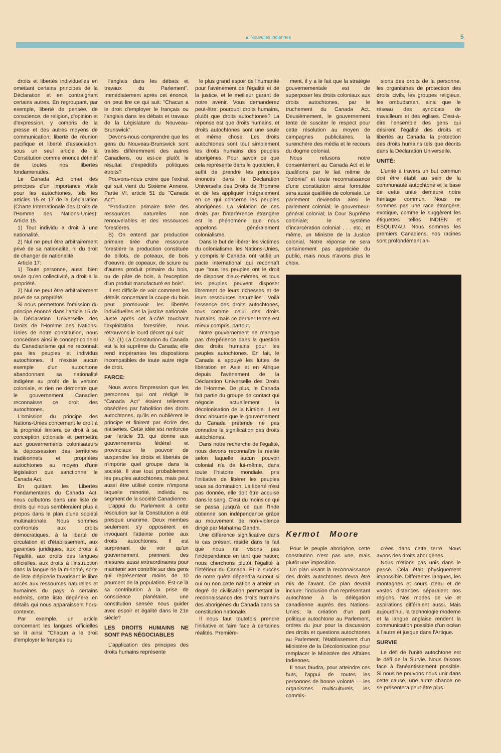▲ Nouvelles indiennes 5
droits et libertés individuelles en omettant certains principes de la Déclaration et en contraignant certains autres. En regroupant, par exemple, liberté de pensée, de conscience, de religion, d'opinion et d'expression, y compris de la presse et des autres moyens de communication; liberté de réunion pacifique et liberté d'association, sous un seul article de la Constitution comme énoncé définitif de toutes nos libertés fondamentales.
Le Canada Act omet des principes d'un importance vitale pour les autochtones, tels les articles 15 et 17 de la Déclaration (Charte Internationale des Droits de l'Homme des Nations-Unies): Article 15.
1) Tout individu a droit à une nationalité.
2) Nul ne peut être arbitrairement privé de sa nationalité, ni du droit de changer de nationalité.
Article 17:
1) Toute personne, aussi bien seule qu'en collectivité, a droit à la propriété.
2) Nul ne peut être arbitrairement privé de sa propriété.
Si nous permettons l'omission du principe énoncé dans l'article 15 de la Déclaration Universelle des Droits de l'Homme des Nations-Unies de notre constitution, nous concédons ainsi le concept colonial du Canadianisme qui ne reconnaît pas les peuples et individus autochtones. Il n'existe aucun exemple d'un autochtone abandonnant sa nationalité indigène au profit de la version coloniale, et rien ne démontre que le gouvernement Canadien reconnaisse ce droit des autochtones.
L'omission du principe des Nations-Unies concernant le droit à la propriété limitera ce droit à sa conception coloniale et permettra aux gouvernements colonisateurs la dépossession des territoires traditionnels et propriétés autochtones au moyen d'une législation que sanctionne le Canada Act.
En quittant les Libertés Fondamentales du Canada Act, nous culbutons dans une liste de droits qui nous sembleraient plus à propos dans le plan d'une société multinationale. Nous sommes confrontés aux droits démocratiques, à la liberté de circulation et d'établissement, aux garanties juridiques, aux droits à l'égalité, aux droits des langues officielles, aux droits à l'instruction dans la langue de la minorité, sorte de liste d'épicerie favorisant le libre accès aux ressources naturelles et humaines du pays. A certains endroits, cette liste dégénère en détails qui nous apparaissent hors-contexte.
Par exemple, un article concernant les langues officielles se lit ainsi: "Chacun a le droit d'employer le français ou
l'anglais dans les débats et travaux du Parlement". Immédiatement après cet énoncé, on peut lire ce qui suit: "Chacun a le droit d'employer le français ou l'anglais dans les débats et travaux de la Législature du Nouveau-Brunswick".
Devons-nous comprendre que les gens du Nouveau-Brunswick sont traités différemment des autres Canadiens, ou est-ce plutôt le résultat d'expéditifs politiques étroits?
Pouvons-nous croire que l'extrait qui suit vient du Sixième Annexe, Partie VI, article 51 du "Canada Act":
"Production primaire tirée des ressources naturelles non renouvelables et des ressources forestières.
B) On entend par production primaire tirée d'une ressource forestière la production constituée de billots, de poteaux, de bois d'oeuvre, de copeaux, de sciure ou d'autres produit primaire du bois, ou de pâte de bois, à l'exception d'un produit manufacturé en bois".
Il est difficile de voir comment les détails concernant la coupe du bois peut promouvoir les libertés individuelles et la justice nationale. Juste après cet à-côté touchant l'exploitation forestière, nous retrouvons le lourd décret qui suit:
52. (1) La Constitution du Canada est la loi suprême du Canada; elle rend inopérantes les dispositions incompatibles de toute autre règle de droit.
FARCE:
Nous avons l'impression que les personnes qui ont rédigé le "Canada Act" étaient tellement obsédées par l'abolition des droits autochtones, qu'ils en oublièrent le principe et finirent par écrire des niaiseries. Cette idée est renforcée par l'article 33, qui donne aux gouvernements fédéral et provinciaux le pouvoir de suspendre les droits et libertés de n'importe quel groupe dans la société. Il vise tout probablement les peuples autochtones, mais peut aussi être utilisé contre n'importe laquelle minorité, individu ou segment de la société Canadienne.
L'appui du Parlement à cette résolution sur la Constitution a été presque unanime. Deux membes seulement s'y opposèrent en invoquant l'atteinte portée aux droits autochtones. Il est surprenant de voir qu'un gouvernement prennent des mesures aussi extraordinaires pour maintenir son contrôle sur des gens qui représentent moins de 10 pourcent de la population. Est-ce là sa contribution à la prise de conscience planétaire, une constitution sensée nous guider avec espoir et égalité dans le 21e siècle?
LES DROITS HUMAINS NE SONT PAS NÉGOCIABLES
L'application des principes des droits humains représente
le plus grand espoir de l'humanité pour l'avènement de l'égalité et de la justice, et le meilleur garant de notre avenir. Vous demanderez peut-être: pourquoi droits humains, plutôt que droits autochtones? La réponse est que droits humains, et droits autochtones sont une seule et même chose. Les droits autochtones sont tout simplement les droits humains des peuples aborigènes. Pour savoir ce que cela représente dans le quotidien, il suffit de prendre les principes énoncés dans la Déclaration Universelle des Droits de l'Homme et de les appliquer intégralement en ce qui concerne les peuples aborigènes. La violation de ces droits par l'interférence étrangère est le phénomène que nous appelons généralement colonialisme.
Dans le but de libérer les victimes du colonialisme, les Nations-Unies, y compris le Canada, ont ratifié un pacte international qui reconnaît que "tous les peuples ont le droit de disposer d'eux-mêmes, et tous les peuples peuvent disposer librement de leurs richesses et de leurs ressources naturelles". Voilà l'essence des droits autochtones, tous comme celui des droits humains, mais ce dernier terme est mieux compris, partout.
Notre gouvernement ne manque pas d'expérience dans la question des droits humains pour les peuples autochtones. En fait, le Canada a appuyé les luttes de libération en Asie et en Afrique depuis l'avènement de la Déclaration Universelle des Droits de l'Homme. De plus, le Canada fait partie du groupe de contact qui négocie actuellement la décolonisation de la Nimibie. Il est donc absurde que le gouvernement du Canada prétende ne pas connaître la signification des droits autochtones.
Dans notre recherche de l'égalité, nous devons reconnaître la réalité selon laquelle aucun pouvoir colonial n'a de lui-même, dans toute l'histoire mondiale, pris l'initiative de libérer les peuples sous sa domination. La liberté n'est pas donnée, elle doit être acquise dans le sang. C'est du moins ce qui se passa jusqu'à ce que l'Inde obtienne son indépendance grâce au mouvement de non-violence dirigé par Mahatma Gandhi.
Une différence significative dans le cas présent réside dans le fait que nous ne visons pas l'indépendance en tant que nation; nous cherchons plutôt l'égalité à l'intérieur du Canada. Et le succès de notre quête dépendra surtout si oui ou non cette nation a atteint un degré de civilisation permettant la reconnaissance des droits humains des aborigènes du Canada dans sa constitution nationale.
Il nous faut toutefois prendre l'initiative et faire face à certaines réalités. Première-
ment, il y a le fait que la stratégie gouvernementale est de superposer les droits coloniaux aux droits autochtones, par le truchement du Canada Act. Deuxièmement, le gouvernement tente de susciter le respect pour cette résolution au moyen de campagnes publicitaires, la surenchère des média et le recours du dogme colonial.
Nous refusons notre consentement au Canada Act et le qualifions par le fait même de "colonial" et toute reconnaissance d'une constitution ainsi formulée sera aussi qualifiée de coloniale. Le parlement deviendra ainsi le parlement colonial; le gouverneur-général colonial; la Cour Suprême coloniale; le système d'incarcération colonial . . . etc.; et même, un Ministre de la Justice colonial. Notre réponse ne sera certainement pas appréciée du public, mais nous n'avons plus le choix.
sions des droits de la personne, les organismes de protection des droits civils, les groupes religieux, les ombudsmen, ainsi que le réseau des syndicats de travailleurs et des églises. C'est-à-dire l'ensemble des gens qui désirent l'égalité des droits et libertés au Canada, la protection des droits humains tels que décrits dans la Déclaration Universelle.
UNITÉ:
L'unité à travers un but commun doit être établi au sein de la communauté autochtone et la base de cette unité demeure notre héritage commun. Nous ne sommes pas une race étrangère, exotique, comme le suggèrent les étiquettes telles INDIEN et ESQUIMAU. Nous sommes les premiers Canadiens, nos racines sont profondément an-
Kermot Moore
Pour le peuple aborigène, cette constitution n'est pas une, mais plutôt une imposition.
Un plan visant la reconnaissance des droits autochtones devra être mis de l'avant. Ce plan devrait inclure: l'inclusion d'un représentant autochtone à la délégation canadienne auprès des Nations-Unies; la création d'un parti politique autochtone au Parlement, ordres du jour pour la discussion des droits et questions autochtones au Parlement; l'établissement d'un Ministère de la Décolonisation pour remplacer le Ministère des Affaires Indiennes.
Il nous faudra, pour atteindre ces buts, l'appui de toutes les personnes de bonne volonté — les organismes multiculturels, les commis-
crées dans cette terre. Nous avons des droits aborigènes.
Nous n'étions pas unis dans le passé. Cela était physiquement impossible. Differentes langues, les montagnes et cours d'eau et de vastes distances séparaient nos régions. Nos modes de vie et aspirations différaient aussi. Mais aujourd'hui, la technologie moderne et la langue anglaise rendent la communication possible d'un océan à l'autre et jusque dans l'Artique.
SURVIE
Le défi de l'unité autochtone est le défi de la Survie. Nous faisons face à l'anéantissement possible. Si nous ne pouvons nous unir dans cette cause, une autre chance ne se présentera peut-être plus.